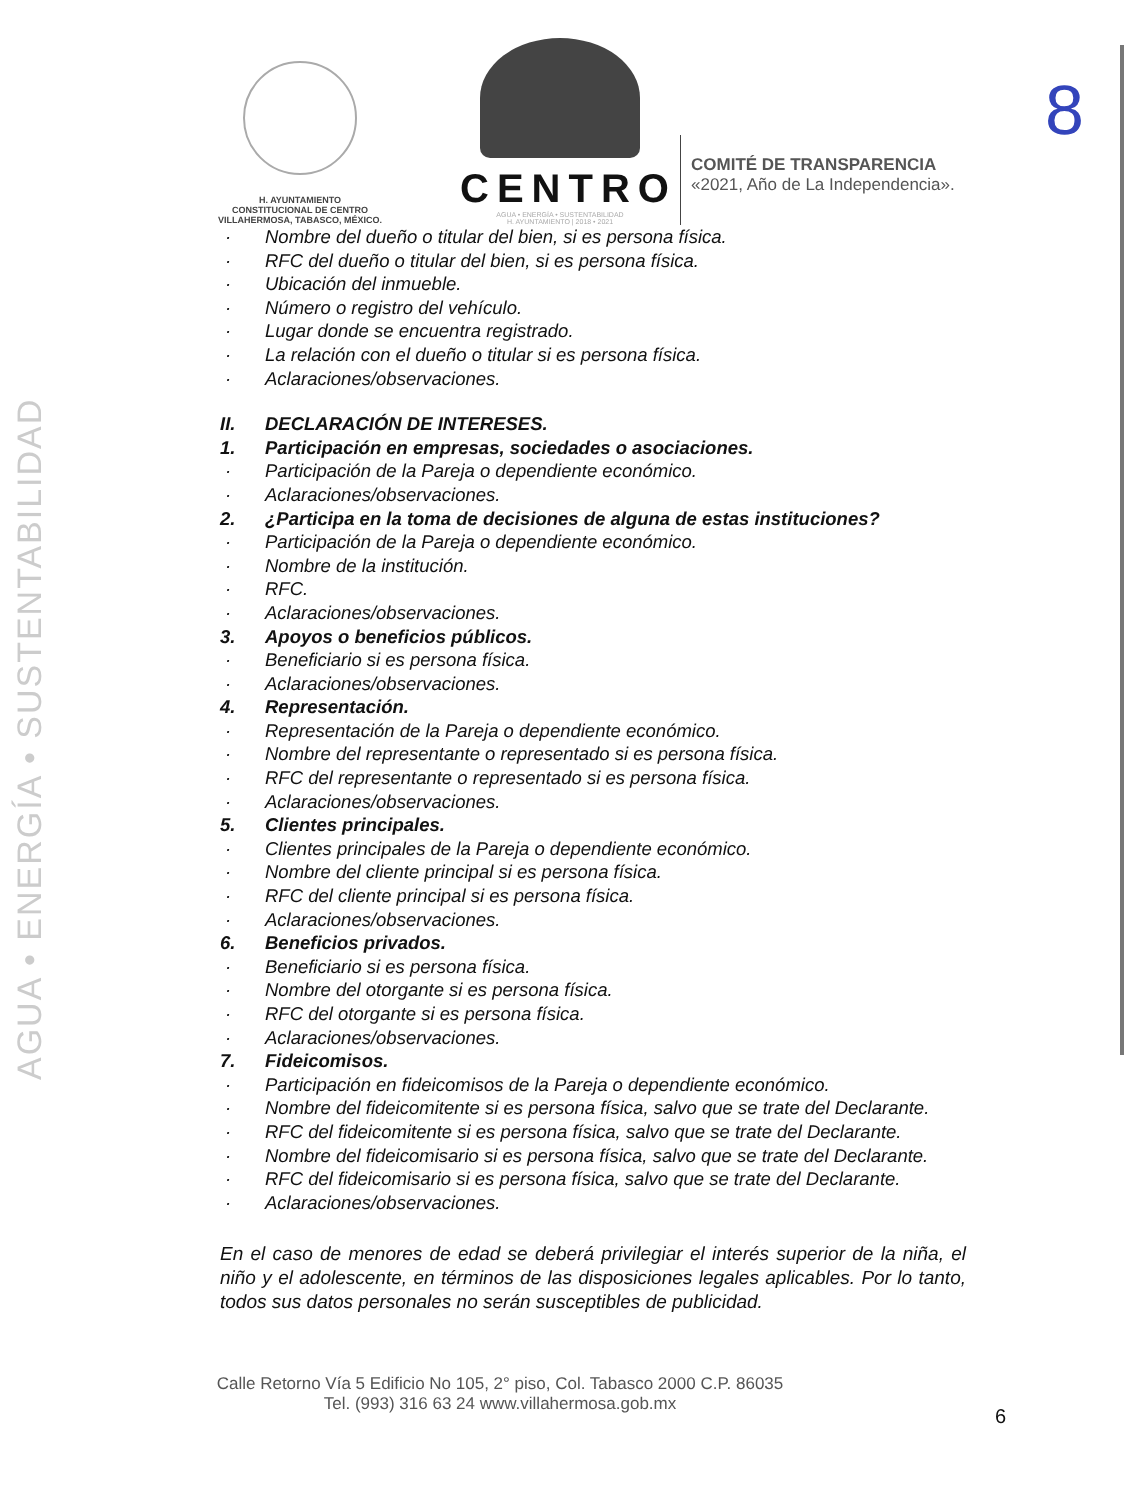AGUA • ENERGÍA • SUSTENTABILIDAD
8
H. AYUNTAMIENTO
CONSTITUCIONAL DE CENTRO
VILLAHERMOSA, TABASCO, MÉXICO.
CENTRO
AGUA • ENERGÍA • SUSTENTABILIDAD
H. AYUNTAMIENTO | 2018 • 2021
COMITÉ DE TRANSPARENCIA
«2021, Año de La Independencia».
· Nombre del dueño o titular del bien, si es persona física.
· RFC del dueño o titular del bien, si es persona física.
· Ubicación del inmueble.
· Número o registro del vehículo.
· Lugar donde se encuentra registrado.
· La relación con el dueño o titular si es persona física.
· Aclaraciones/observaciones.
II. DECLARACIÓN DE INTERESES.
1. Participación en empresas, sociedades o asociaciones.
· Participación de la Pareja o dependiente económico.
· Aclaraciones/observaciones.
2. ¿Participa en la toma de decisiones de alguna de estas instituciones?
· Participación de la Pareja o dependiente económico.
· Nombre de la institución.
· RFC.
· Aclaraciones/observaciones.
3. Apoyos o beneficios públicos.
· Beneficiario si es persona física.
· Aclaraciones/observaciones.
4. Representación.
· Representación de la Pareja o dependiente económico.
· Nombre del representante o representado si es persona física.
· RFC del representante o representado si es persona física.
· Aclaraciones/observaciones.
5. Clientes principales.
· Clientes principales de la Pareja o dependiente económico.
· Nombre del cliente principal si es persona física.
· RFC del cliente principal si es persona física.
· Aclaraciones/observaciones.
6. Beneficios privados.
· Beneficiario si es persona física.
· Nombre del otorgante si es persona física.
· RFC del otorgante si es persona física.
· Aclaraciones/observaciones.
7. Fideicomisos.
· Participación en fideicomisos de la Pareja o dependiente económico.
· Nombre del fideicomitente si es persona física, salvo que se trate del Declarante.
· RFC del fideicomitente si es persona física, salvo que se trate del Declarante.
· Nombre del fideicomisario si es persona física, salvo que se trate del Declarante.
· RFC del fideicomisario si es persona física, salvo que se trate del Declarante.
· Aclaraciones/observaciones.
En el caso de menores de edad se deberá privilegiar el interés superior de la niña, el niño y el adolescente, en términos de las disposiciones legales aplicables. Por lo tanto, todos sus datos personales no serán susceptibles de publicidad.
Calle Retorno Vía 5 Edificio No 105, 2° piso, Col. Tabasco 2000 C.P. 86035
Tel. (993) 316 63 24 www.villahermosa.gob.mx
6